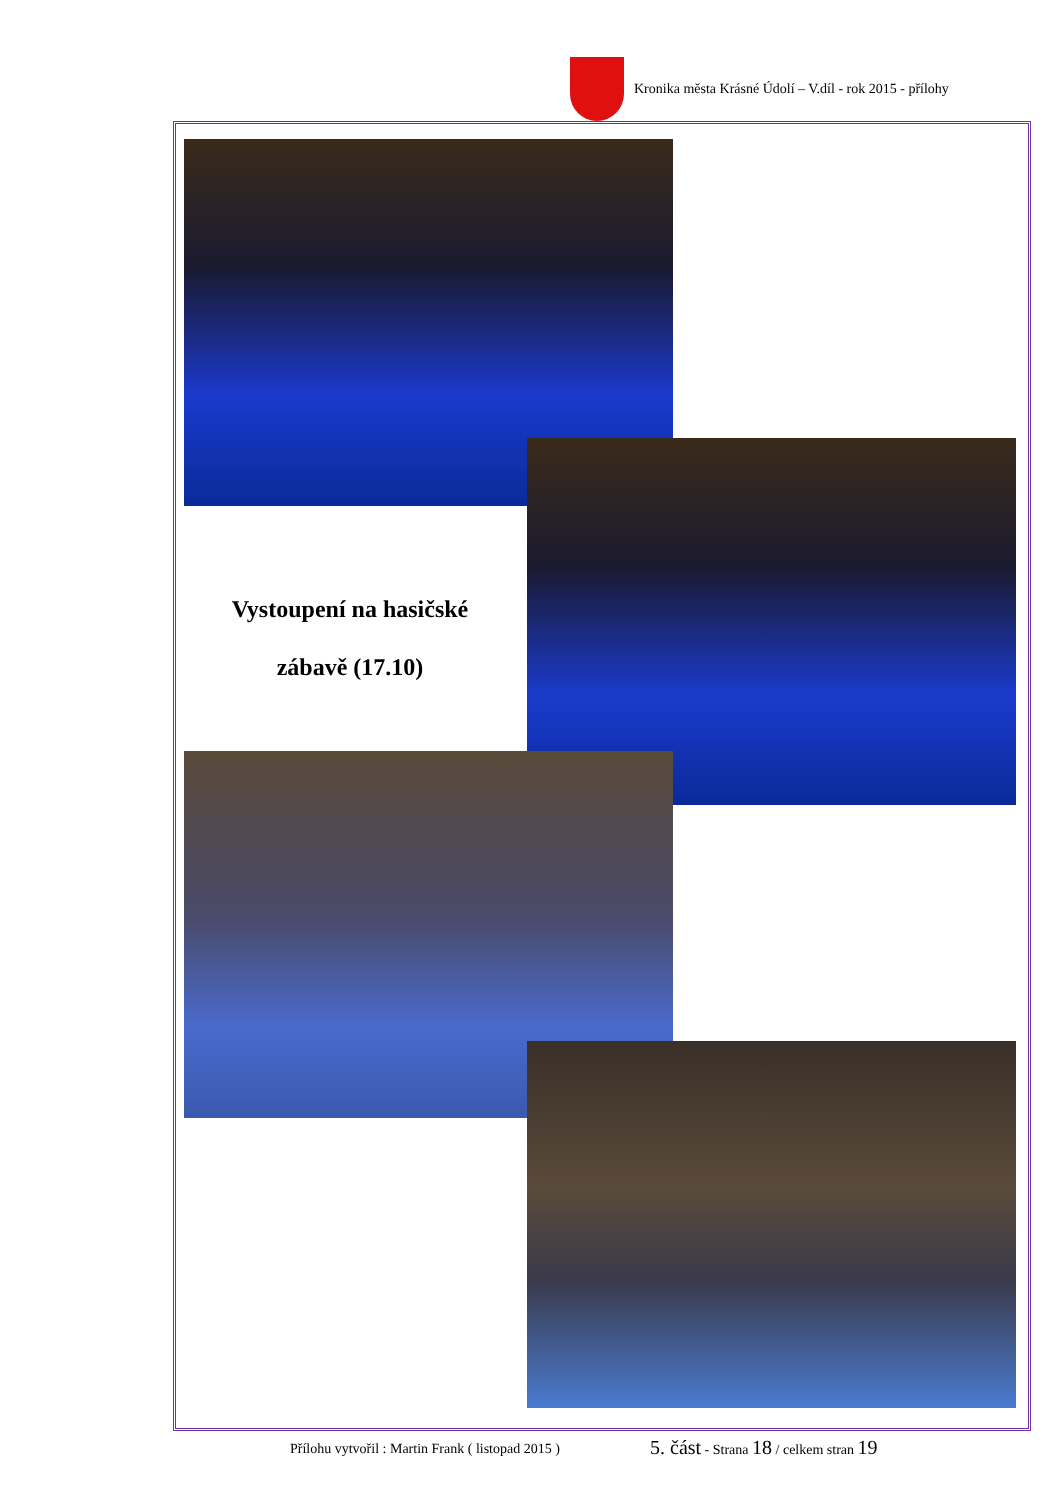Kronika města Krásné Údolí – V.díl - rok 2015 - přílohy
Vystoupení na hasičské
zábavě (17.10)
Přílohu vytvořil : Martin Frank ( listopad 2015 )
5. část - Strana 18 / celkem stran 19